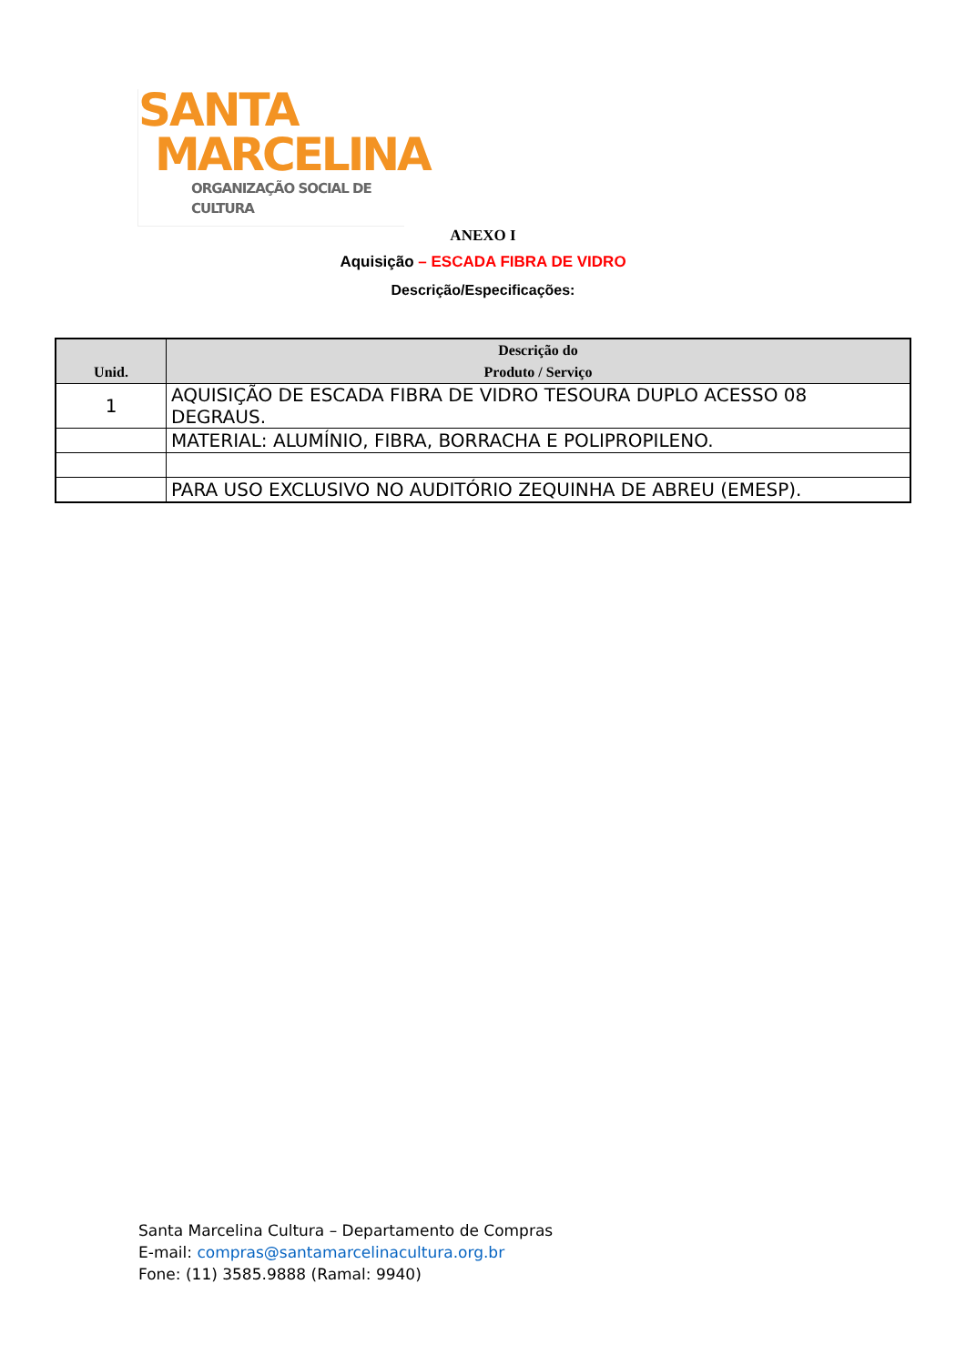SANTA
MARCELINA
ORGANIZAÇÃO SOCIAL DE CULTURA
ANEXO I
Aquisição – ESCADA FIBRA DE VIDRO
Descrição/Especificações:
| Unid. | Descrição do Produto / Serviço |
| --- | --- |
| 1 | AQUISIÇÃO DE ESCADA FIBRA DE VIDRO TESOURA DUPLO ACESSO 08 DEGRAUS. |
| | MATERIAL: ALUMÍNIO, FIBRA, BORRACHA E POLIPROPILENO. |
| | PARA USO EXCLUSIVO NO AUDITÓRIO ZEQUINHA DE ABREU (EMESP). |
Santa Marcelina Cultura – Departamento de Compras
E-mail: compras@santamarcelinacultura.org.br
Fone: (11) 3585.9888 (Ramal: 9940)